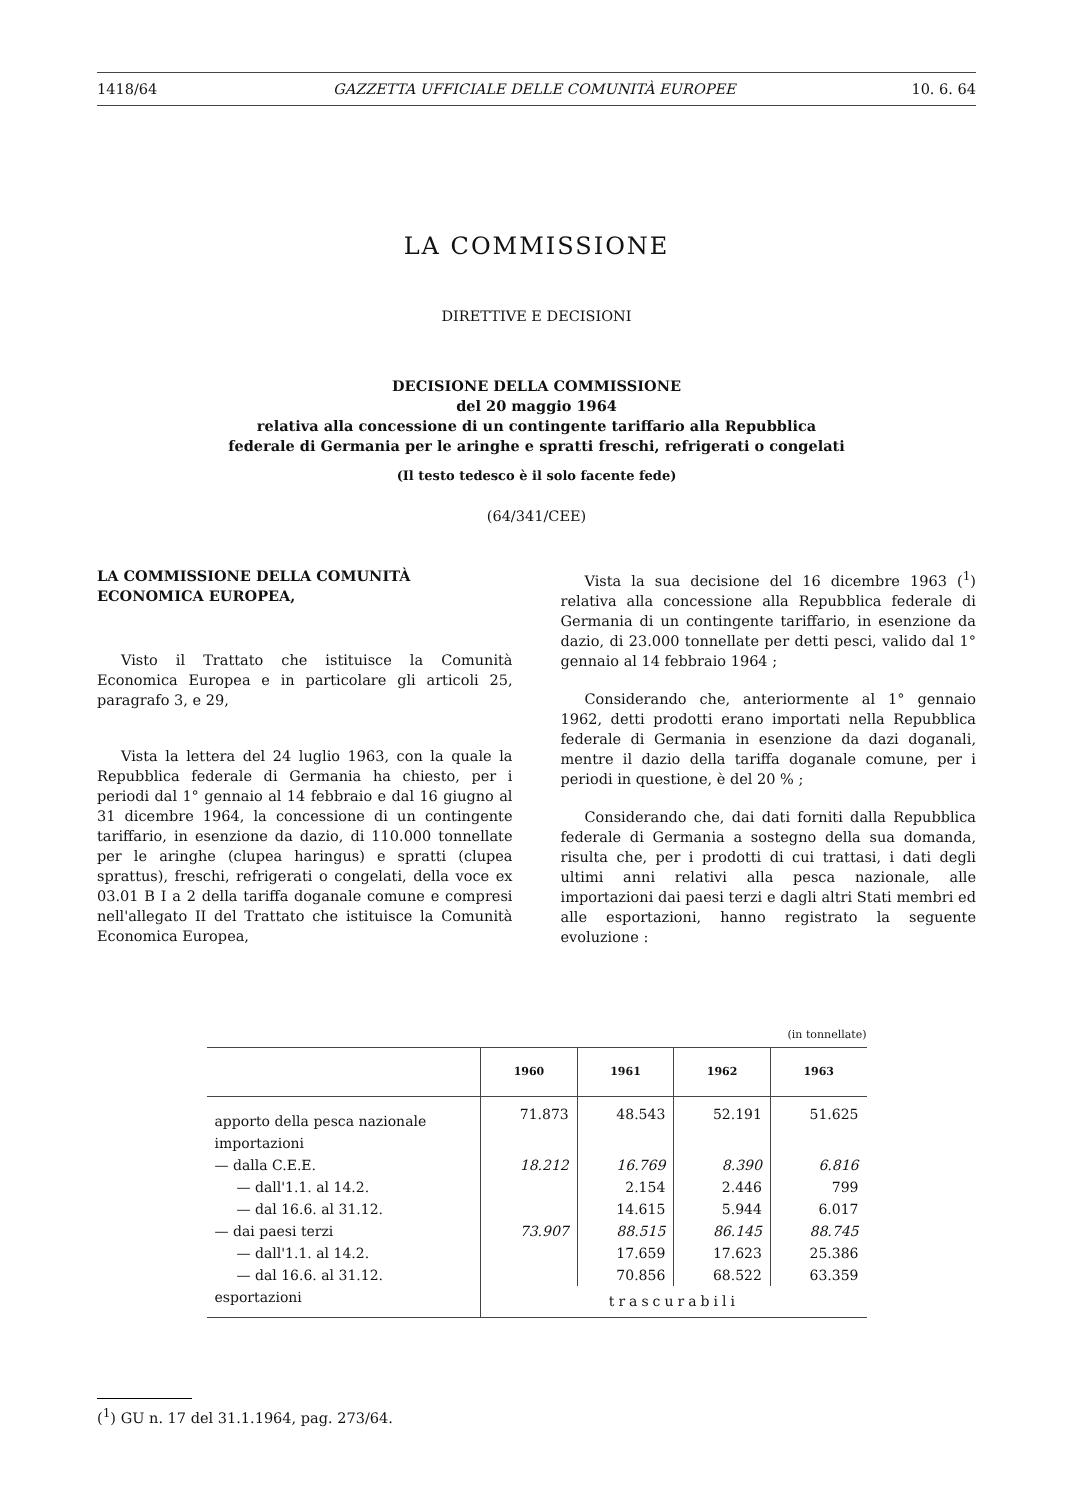1418/64 GAZZETTA UFFICIALE DELLE COMUNITÀ EUROPEE 10. 6. 64
LA COMMISSIONE
DIRETTIVE E DECISIONI
DECISIONE DELLA COMMISSIONE
del 20 maggio 1964
relativa alla concessione di un contingente tariffario alla Repubblica
federale di Germania per le aringhe e spratti freschi, refrigerati o congelati
(Il testo tedesco è il solo facente fede)
(64/341/CEE)
LA COMMISSIONE DELLA COMUNITÀ
ECONOMICA EUROPEA,
Visto il Trattato che istituisce la Comunità Economica Europea e in particolare gli articoli 25, paragrafo 3, e 29,
Vista la lettera del 24 luglio 1963, con la quale la Repubblica federale di Germania ha chiesto, per i periodi dal 1° gennaio al 14 febbraio e dal 16 giugno al 31 dicembre 1964, la concessione di un contingente tariffario, in esenzione da dazio, di 110.000 tonnellate per le aringhe (clupea haringus) e spratti (clupea sprattus), freschi, refrigerati o congelati, della voce ex 03.01 B I a 2 della tariffa doganale comune e compresi nell'allegato II del Trattato che istituisce la Comunità Economica Europea,
Vista la sua decisione del 16 dicembre 1963 (<sup>1</sup>) relativa alla concessione alla Repubblica federale di Germania di un contingente tariffario, in esenzione da dazio, di 23.000 tonnellate per detti pesci, valido dal 1° gennaio al 14 febbraio 1964 ;
Considerando che, anteriormente al 1° gennaio 1962, detti prodotti erano importati nella Repubblica federale di Germania in esenzione da dazi doganali, mentre il dazio della tariffa doganale comune, per i periodi in questione, è del 20 % ;
Considerando che, dai dati forniti dalla Repubblica federale di Germania a sostegno della sua domanda, risulta che, per i prodotti di cui trattasi, i dati degli ultimi anni relativi alla pesca nazionale, alle importazioni dai paesi terzi e dagli altri Stati membri ed alle esportazioni, hanno registrato la seguente evoluzione :
(in tonnellate)
| | 1960 | 1961 | 1962 | 1963 |
| --- | --- | --- | --- | --- |
| apporto della pesca nazionale | 71.873 | 48.543 | 52.191 | 51.625 |
| importazioni | | | | |
| — dalla C.E.E. | 18.212 | 16.769 | 8.390 | 6.816 |
| — dall'1.1. al 14.2. | | 2.154 | 2.446 | 799 |
| — dal 16.6. al 31.12. | | 14.615 | 5.944 | 6.017 |
| — dai paesi terzi | 73.907 | 88.515 | 86.145 | 88.745 |
| — dall'1.1. al 14.2. | | 17.659 | 17.623 | 25.386 |
| — dal 16.6. al 31.12. | | 70.856 | 68.522 | 63.359 |
| esportazioni | trascurabili | | | |
(<sup>1</sup>) GU n. 17 del 31.1.1964, pag. 273/64.